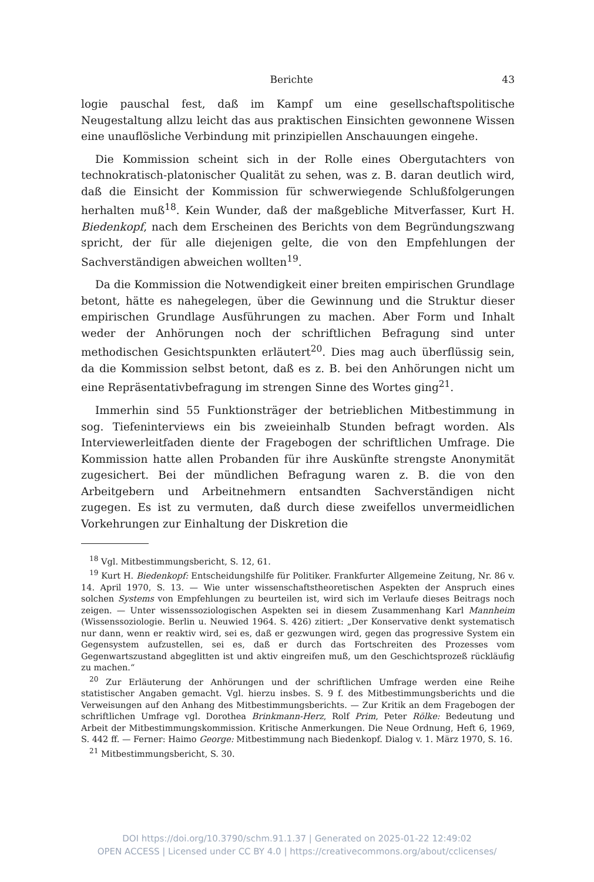Berichte 43
logie pauschal fest, daß im Kampf um eine gesellschaftspolitische Neugestaltung allzu leicht das aus praktischen Einsichten gewonnene Wissen eine unauflösliche Verbindung mit prinzipiellen Anschauungen eingehe.
Die Kommission scheint sich in der Rolle eines Obergutachters von technokratisch-platonischer Qualität zu sehen, was z. B. daran deutlich wird, daß die Einsicht der Kommission für schwerwiegende Schlußfolgerungen herhalten muß<sup>18</sup>. Kein Wunder, daß der maßgebliche Mitverfasser, Kurt H. Biedenkopf, nach dem Erscheinen des Berichts von dem Begründungszwang spricht, der für alle diejenigen gelte, die von den Empfehlungen der Sachverständigen abweichen wollten<sup>19</sup>.
Da die Kommission die Notwendigkeit einer breiten empirischen Grundlage betont, hätte es nahegelegen, über die Gewinnung und die Struktur dieser empirischen Grundlage Ausführungen zu machen. Aber Form und Inhalt weder der Anhörungen noch der schriftlichen Befragung sind unter methodischen Gesichtspunkten erläutert<sup>20</sup>. Dies mag auch überflüssig sein, da die Kommission selbst betont, daß es z. B. bei den Anhörungen nicht um eine Repräsentativbefragung im strengen Sinne des Wortes ging<sup>21</sup>.
Immerhin sind 55 Funktionsträger der betrieblichen Mitbestimmung in sog. Tiefeninterviews ein bis zweieinhalb Stunden befragt worden. Als Interviewerleitfaden diente der Fragebogen der schriftlichen Umfrage. Die Kommission hatte allen Probanden für ihre Auskünfte strengste Anonymität zugesichert. Bei der mündlichen Befragung waren z. B. die von den Arbeitgebern und Arbeitnehmern entsandten Sachverständigen nicht zugegen. Es ist zu vermuten, daß durch diese zweifellos unvermeidlichen Vorkehrungen zur Einhaltung der Diskretion die
<sup>18</sup> Vgl. Mitbestimmungsbericht, S. 12, 61.
<sup>19</sup> Kurt H. Biedenkopf: Entscheidungshilfe für Politiker. Frankfurter Allgemeine Zeitung, Nr. 86 v. 14. April 1970, S. 13. — Wie unter wissenschaftstheoretischen Aspekten der Anspruch eines solchen Systems von Empfehlungen zu beurteilen ist, wird sich im Verlaufe dieses Beitrags noch zeigen. — Unter wissenssoziologischen Aspekten sei in diesem Zusammenhang Karl Mannheim (Wissenssoziologie. Berlin u. Neuwied 1964. S. 426) zitiert: „Der Konservative denkt systematisch nur dann, wenn er reaktiv wird, sei es, daß er gezwungen wird, gegen das progressive System ein Gegensystem aufzustellen, sei es, daß er durch das Fortschreiten des Prozesses vom Gegenwartszustand abgeglitten ist und aktiv eingreifen muß, um den Geschichtsprozeß rückläufig zu machen.“
<sup>20</sup> Zur Erläuterung der Anhörungen und der schriftlichen Umfrage werden eine Reihe statistischer Angaben gemacht. Vgl. hierzu insbes. S. 9 f. des Mitbestimmungsberichts und die Verweisungen auf den Anhang des Mitbestimmungsberichts. — Zur Kritik an dem Fragebogen der schriftlichen Umfrage vgl. Dorothea Brinkmann-Herz, Rolf Prim, Peter Rölke: Bedeutung und Arbeit der Mitbestimmungskommission. Kritische Anmerkungen. Die Neue Ordnung, Heft 6, 1969, S. 442 ff. — Ferner: Haimo George: Mitbestimmung nach Biedenkopf. Dialog v. 1. März 1970, S. 16.
<sup>21</sup> Mitbestimmungsbericht, S. 30.
DOI https://doi.org/10.3790/schm.91.1.37 | Generated on 2025-01-22 12:49:02
OPEN ACCESS | Licensed under CC BY 4.0 | https://creativecommons.org/about/cclicenses/